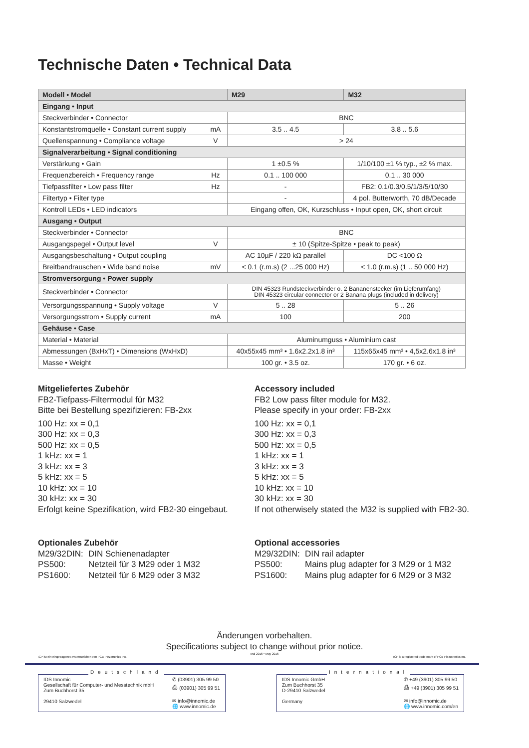Technische Daten • Technical Data
| Modell • Model | | M29 | M32 |
| --- | --- | --- | --- |
| Eingang • Input | | | |
| Steckverbinder • Connector | | BNC | |
| Konstantstromquelle • Constant current supply | mA | 3.5 .. 4.5 | 3.8 .. 5.6 |
| Quellenspannung • Compliance voltage | V | > 24 | |
| Signalverarbeitung • Signal conditioning | | | |
| Verstärkung • Gain | | 1 ±0.5 % | 1/10/100 ±1 % typ., ±2 % max. |
| Frequenzbereich • Frequency range | Hz | 0.1 .. 100 000 | 0.1 .. 30 000 |
| Tiefpassfilter • Low pass filter | Hz | - | FB2: 0.1/0.3/0.5/1/3/5/10/30 |
| Filtertyp • Filter type | | - | 4 pol. Butterworth, 70 dB/Decade |
| Kontroll LEDs • LED indicators | | Eingang offen, OK, Kurzschluss • Input open, OK, short circuit | |
| Ausgang • Output | | | |
| Steckverbinder • Connector | | BNC | |
| Ausgangspegel • Output level | V | ± 10 (Spitze-Spitze • peak to peak) | |
| Ausgangsbeschaltung • Output coupling | | AC 10µF / 220 kΩ parallel | DC <100 Ω |
| Breitbandrauschen • Wide band noise | mV | < 0.1 (r.m.s) (2 ...25 000 Hz) | < 1.0 (r.m.s) (1 .. 50 000 Hz) |
| Stromversorgung • Power supply | | | |
| Steckverbinder • Connector | | DIN 45323 Rundsteckverbinder o. 2 Bananenstecker (im Lieferumfang) DIN 45323 circular connector or 2 Banana plugs (included in delivery) | |
| Versorgungsspannung • Supply voltage | V | 5 .. 28 | 5 .. 26 |
| Versorgungsstrom • Supply current | mA | 100 | 200 |
| Gehäuse • Case | | | |
| Material • Material | | Aluminumguss • Aluminium cast | |
| Abmessungen (BxHxT) • Dimensions (WxHxD) | | 40x55x45 mm³ • 1.6x2.2x1.8 in³ | 115x65x45 mm³ • 4,5x2.6x1.8 in³ |
| Masse • Weight | | 100 gr. • 3.5 oz. | 170 gr. • 6 oz. |
Mitgeliefertes Zubehör
FB2-Tiefpass-Filtermodul für M32
Bitte bei Bestellung spezifizieren: FB-2xx
100 Hz: xx = 0,1
300 Hz: xx = 0,3
500 Hz: xx = 0,5
1 kHz: xx = 1
3 kHz: xx = 3
5 kHz: xx = 5
10 kHz: xx = 10
30 kHz: xx = 30
Erfolgt keine Spezifikation, wird FB2-30 eingebaut.
Accessory included
FB2 Low pass filter module for M32.
Please specify in your order: FB-2xx
100 Hz: xx = 0,1
300 Hz: xx = 0,3
500 Hz: xx = 0,5
1 kHz: xx = 1
3 kHz: xx = 3
5 kHz: xx = 5
10 kHz: xx = 10
30 kHz: xx = 30
If not otherwisely stated the M32 is supplied with FB2-30.
Optionales Zubehör
M29/32DIN: DIN Schienenadapter
PS500: Netzteil für 3 M29 oder 1 M32
PS1600: Netzteil für 6 M29 oder 3 M32
Optional accessories
M29/32DIN: DIN rail adapter
PS500: Mains plug adapter for 3 M29 or 1 M32
PS1600: Mains plug adapter for 6 M29 or 3 M32
Änderungen vorbehalten.
Specifications subject to change without prior notice.
Mai 2016 • May 2016
ICP ist ein eingetragenes Warenzeichen von PCB Piezotronics Inc. ICP is a registered trade mark of PCB Piezotronics Inc.
Deutschland
IDS Innomic
Gesellschaft für Computer- und Messtechnik mbH
Zum Buchhorst 35
29410 Salzwedel
✆ (03901) 305 99 50
⎙ (03901) 305 99 51
✉ info@innomic.de
🌐 www.innomic.de
International
IDS Innomic GmbH
Zum Buchhorst 35
D-29410 Salzwedel
Germany
✆ +49 (3901) 305 99 50
⎙ +49 (3901) 305 99 51
✉ info@innomic.de
🌐 www.innomic.com/en